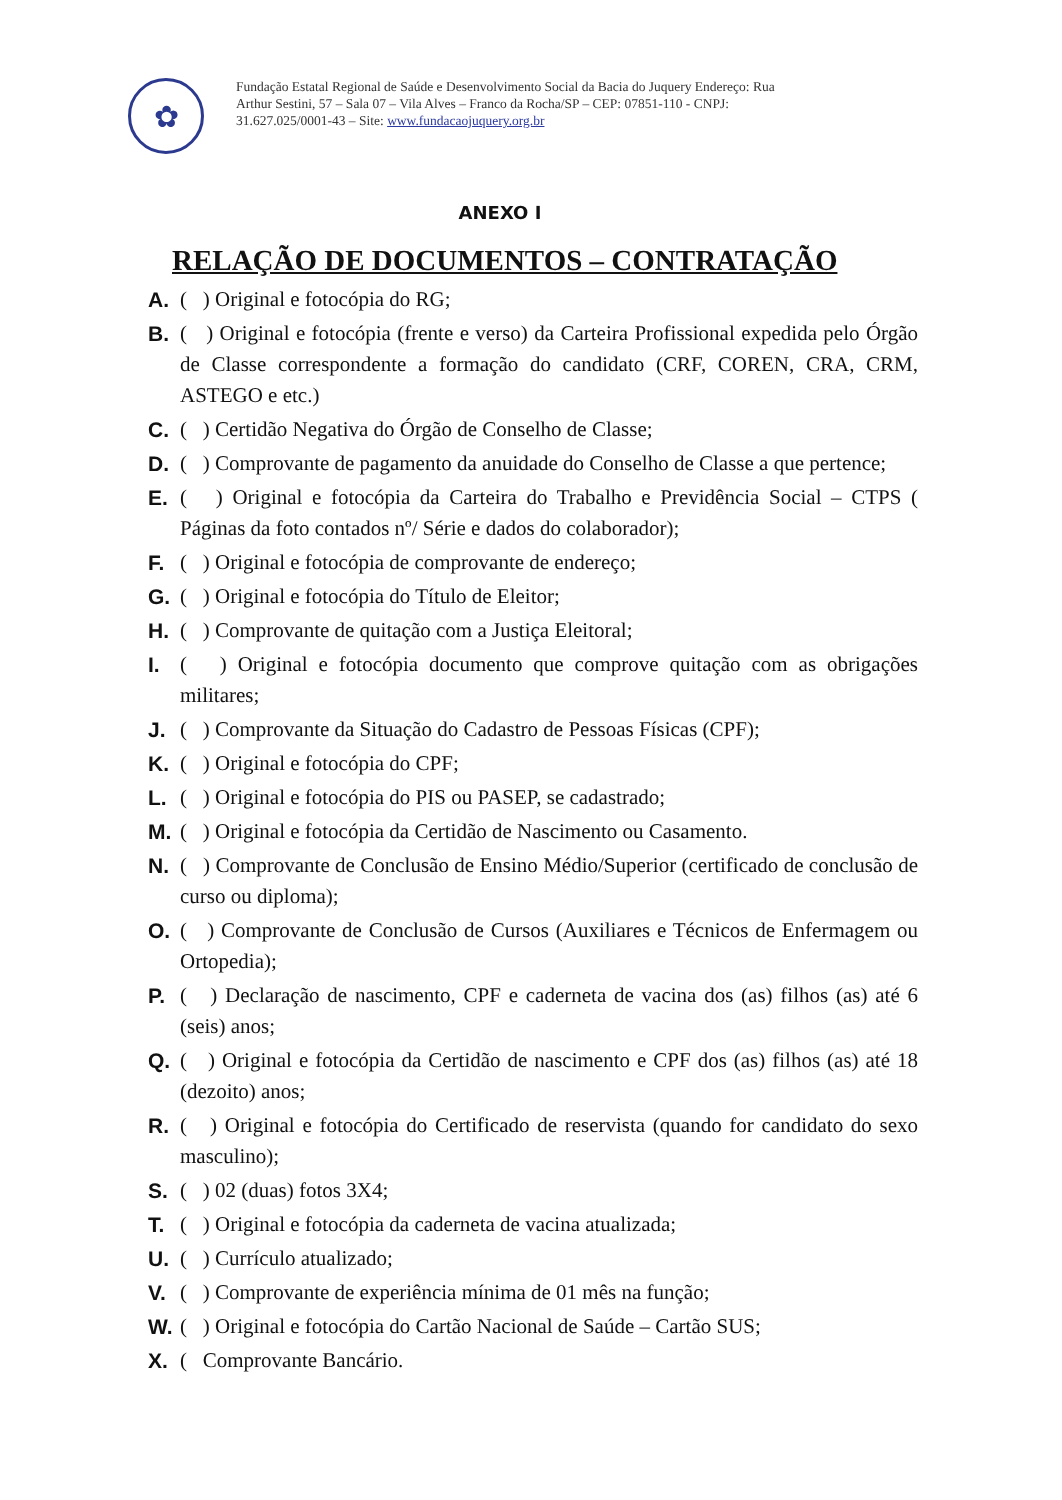✿
Fundação Estatal Regional de Saúde e Desenvolvimento Social da Bacia do Juquery Endereço: Rua Arthur Sestini, 57 – Sala 07 – Vila Alves – Franco da Rocha/SP – CEP: 07851-110 - CNPJ: 31.627.025/0001-43 – Site: www.fundacaojuquery.org.br
ANEXO I
RELAÇÃO DE DOCUMENTOS – CONTRATAÇÃO
A. ( ) Original e fotocópia do RG;
B. ( ) Original e fotocópia (frente e verso) da Carteira Profissional expedida pelo Órgão de Classe correspondente a formação do candidato (CRF, COREN, CRA, CRM, ASTEGO e etc.)
C. ( ) Certidão Negativa do Órgão de Conselho de Classe;
D. ( ) Comprovante de pagamento da anuidade do Conselho de Classe a que pertence;
E. ( ) Original e fotocópia da Carteira do Trabalho e Previdência Social – CTPS ( Páginas da foto contados nº/ Série e dados do colaborador);
F. ( ) Original e fotocópia de comprovante de endereço;
G. ( ) Original e fotocópia do Título de Eleitor;
H. ( ) Comprovante de quitação com a Justiça Eleitoral;
I. ( ) Original e fotocópia documento que comprove quitação com as obrigações militares;
J. ( ) Comprovante da Situação do Cadastro de Pessoas Físicas (CPF);
K. ( ) Original e fotocópia do CPF;
L. ( ) Original e fotocópia do PIS ou PASEP, se cadastrado;
M. ( ) Original e fotocópia da Certidão de Nascimento ou Casamento.
N. ( ) Comprovante de Conclusão de Ensino Médio/Superior (certificado de conclusão de curso ou diploma);
O. ( ) Comprovante de Conclusão de Cursos (Auxiliares e Técnicos de Enfermagem ou Ortopedia);
P. ( ) Declaração de nascimento, CPF e caderneta de vacina dos (as) filhos (as) até 6 (seis) anos;
Q. ( ) Original e fotocópia da Certidão de nascimento e CPF dos (as) filhos (as) até 18 (dezoito) anos;
R. ( ) Original e fotocópia do Certificado de reservista (quando for candidato do sexo masculino);
S. ( ) 02 (duas) fotos 3X4;
T. ( ) Original e fotocópia da caderneta de vacina atualizada;
U. ( ) Currículo atualizado;
V. ( ) Comprovante de experiência mínima de 01 mês na função;
W. ( ) Original e fotocópia do Cartão Nacional de Saúde – Cartão SUS;
X. ( Comprovante Bancário.